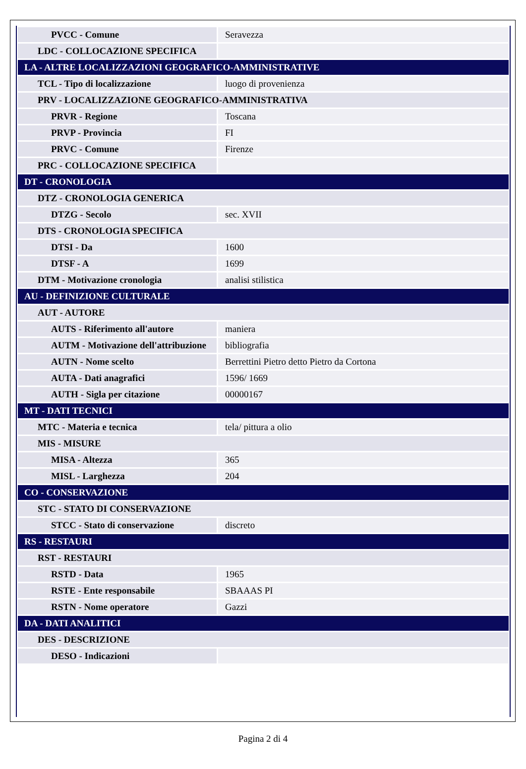| PVCC - Comune | Seravezza |
| LDC - COLLOCAZIONE SPECIFICA | |
| LA - ALTRE LOCALIZZAZIONI GEOGRAFICO-AMMINISTRATIVE | |
| TCL - Tipo di localizzazione | luogo di provenienza |
| PRV - LOCALIZZAZIONE GEOGRAFICO-AMMINISTRATIVA | |
| PRVR - Regione | Toscana |
| PRVP - Provincia | FI |
| PRVC - Comune | Firenze |
| PRC - COLLOCAZIONE SPECIFICA | |
| DT - CRONOLOGIA | |
| DTZ - CRONOLOGIA GENERICA | |
| DTZG - Secolo | sec. XVII |
| DTS - CRONOLOGIA SPECIFICA | |
| DTSI - Da | 1600 |
| DTSF - A | 1699 |
| DTM - Motivazione cronologia | analisi stilistica |
| AU - DEFINIZIONE CULTURALE | |
| AUT - AUTORE | |
| AUTS - Riferimento all'autore | maniera |
| AUTM - Motivazione dell'attribuzione | bibliografia |
| AUTN - Nome scelto | Berrettini Pietro detto Pietro da Cortona |
| AUTA - Dati anagrafici | 1596/ 1669 |
| AUTH - Sigla per citazione | 00000167 |
| MT - DATI TECNICI | |
| MTC - Materia e tecnica | tela/ pittura a olio |
| MIS - MISURE | |
| MISA - Altezza | 365 |
| MISL - Larghezza | 204 |
| CO - CONSERVAZIONE | |
| STC - STATO DI CONSERVAZIONE | |
| STCC - Stato di conservazione | discreto |
| RS - RESTAURI | |
| RST - RESTAURI | |
| RSTD - Data | 1965 |
| RSTE - Ente responsabile | SBAAAS PI |
| RSTN - Nome operatore | Gazzi |
| DA - DATI ANALITICI | |
| DES - DESCRIZIONE | |
| DESO - Indicazioni | |
Pagina 2 di 4